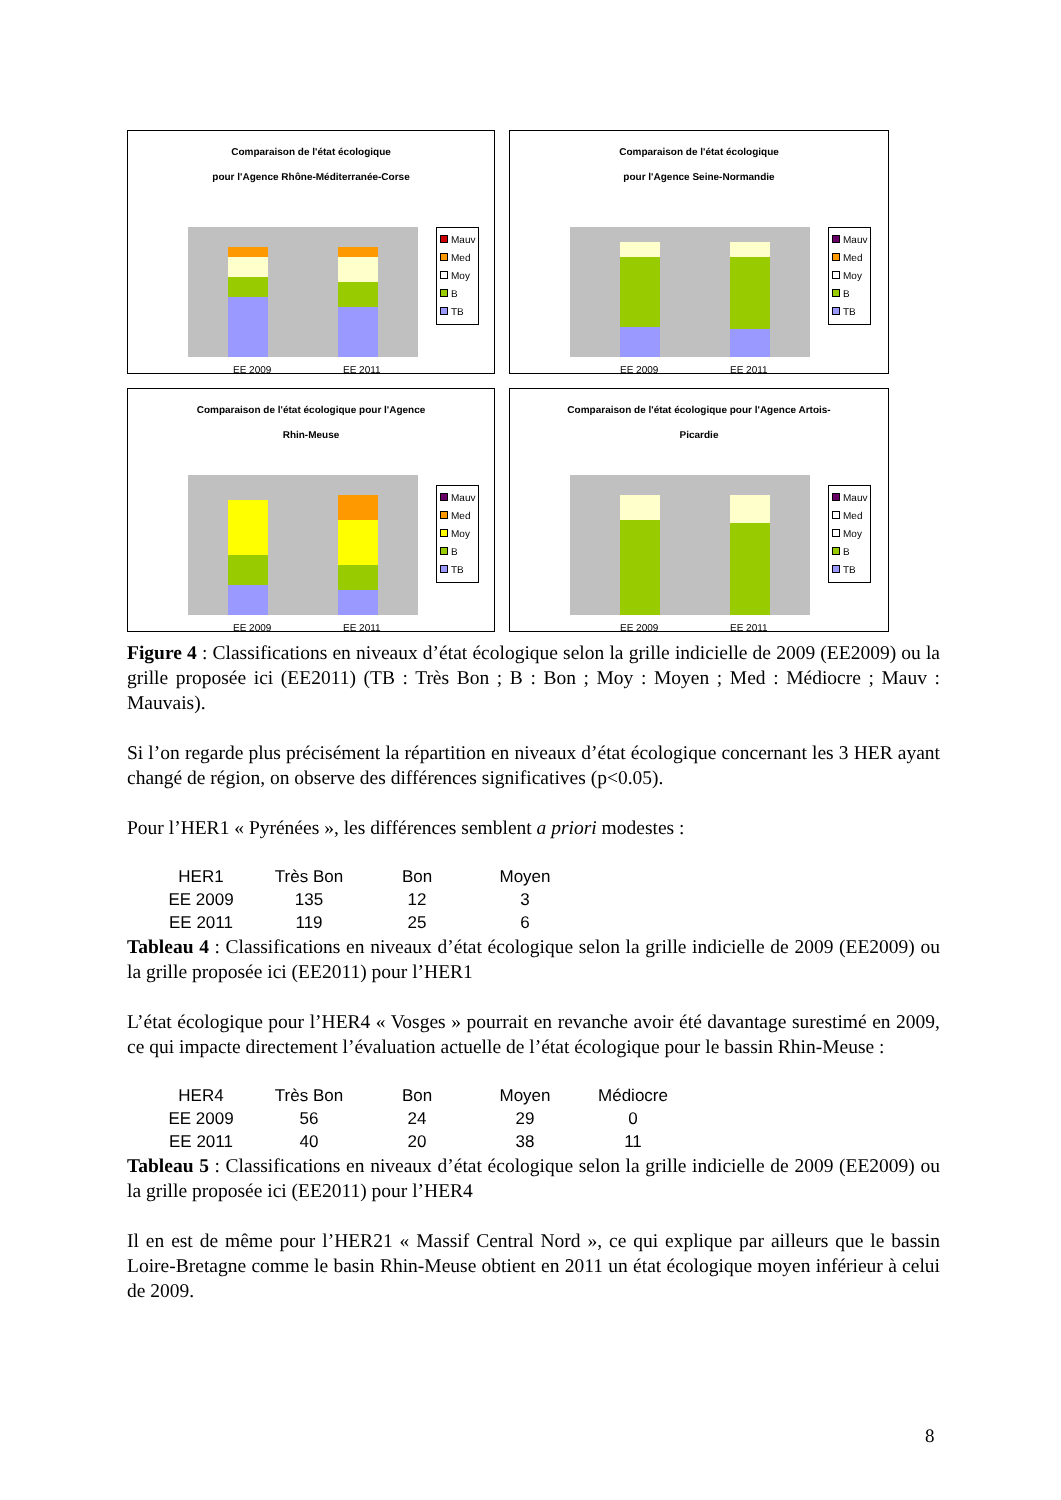Comparaison de l'état écologique
pour l'Agence Rhône-Méditerranée-Corse
EE 2009
EE 2011
Mauv
Med
Moy
B
TB
Comparaison de l'état écologique
pour l'Agence Seine-Normandie
EE 2009
EE 2011
Mauv
Med
Moy
B
TB
Comparaison de l'état écologique pour l'Agence
Rhin-Meuse
EE 2009
EE 2011
Mauv
Med
Moy
B
TB
Comparaison de l'état écologique pour l'Agence Artois-
Picardie
EE 2009
EE 2011
Mauv
Med
Moy
B
TB
Figure 4 : Classifications en niveaux d’état écologique selon la grille indicielle de 2009 (EE2009) ou la grille proposée ici (EE2011) (TB : Très Bon ; B : Bon ; Moy : Moyen ; Med : Médiocre ; Mauv : Mauvais).
Si l’on regarde plus précisément la répartition en niveaux d’état écologique concernant les 3 HER ayant changé de région, on observe des différences significatives (p<0.05).
Pour l’HER1 « Pyrénées », les différences semblent a priori modestes :
| HER1 | Très Bon | Bon | Moyen |
| EE 2009 | 135 | 12 | 3 |
| EE 2011 | 119 | 25 | 6 |
Tableau 4 : Classifications en niveaux d’état écologique selon la grille indicielle de 2009 (EE2009) ou la grille proposée ici (EE2011) pour l’HER1
L’état écologique pour l’HER4 « Vosges » pourrait en revanche avoir été davantage surestimé en 2009, ce qui impacte directement l’évaluation actuelle de l’état écologique pour le bassin Rhin-Meuse :
| HER4 | Très Bon | Bon | Moyen | Médiocre |
| EE 2009 | 56 | 24 | 29 | 0 |
| EE 2011 | 40 | 20 | 38 | 11 |
Tableau 5 : Classifications en niveaux d’état écologique selon la grille indicielle de 2009 (EE2009) ou la grille proposée ici (EE2011) pour l’HER4
Il en est de même pour l’HER21 « Massif Central Nord », ce qui explique par ailleurs que le bassin Loire-Bretagne comme le basin Rhin-Meuse obtient en 2011 un état écologique moyen inférieur à celui de 2009.
8